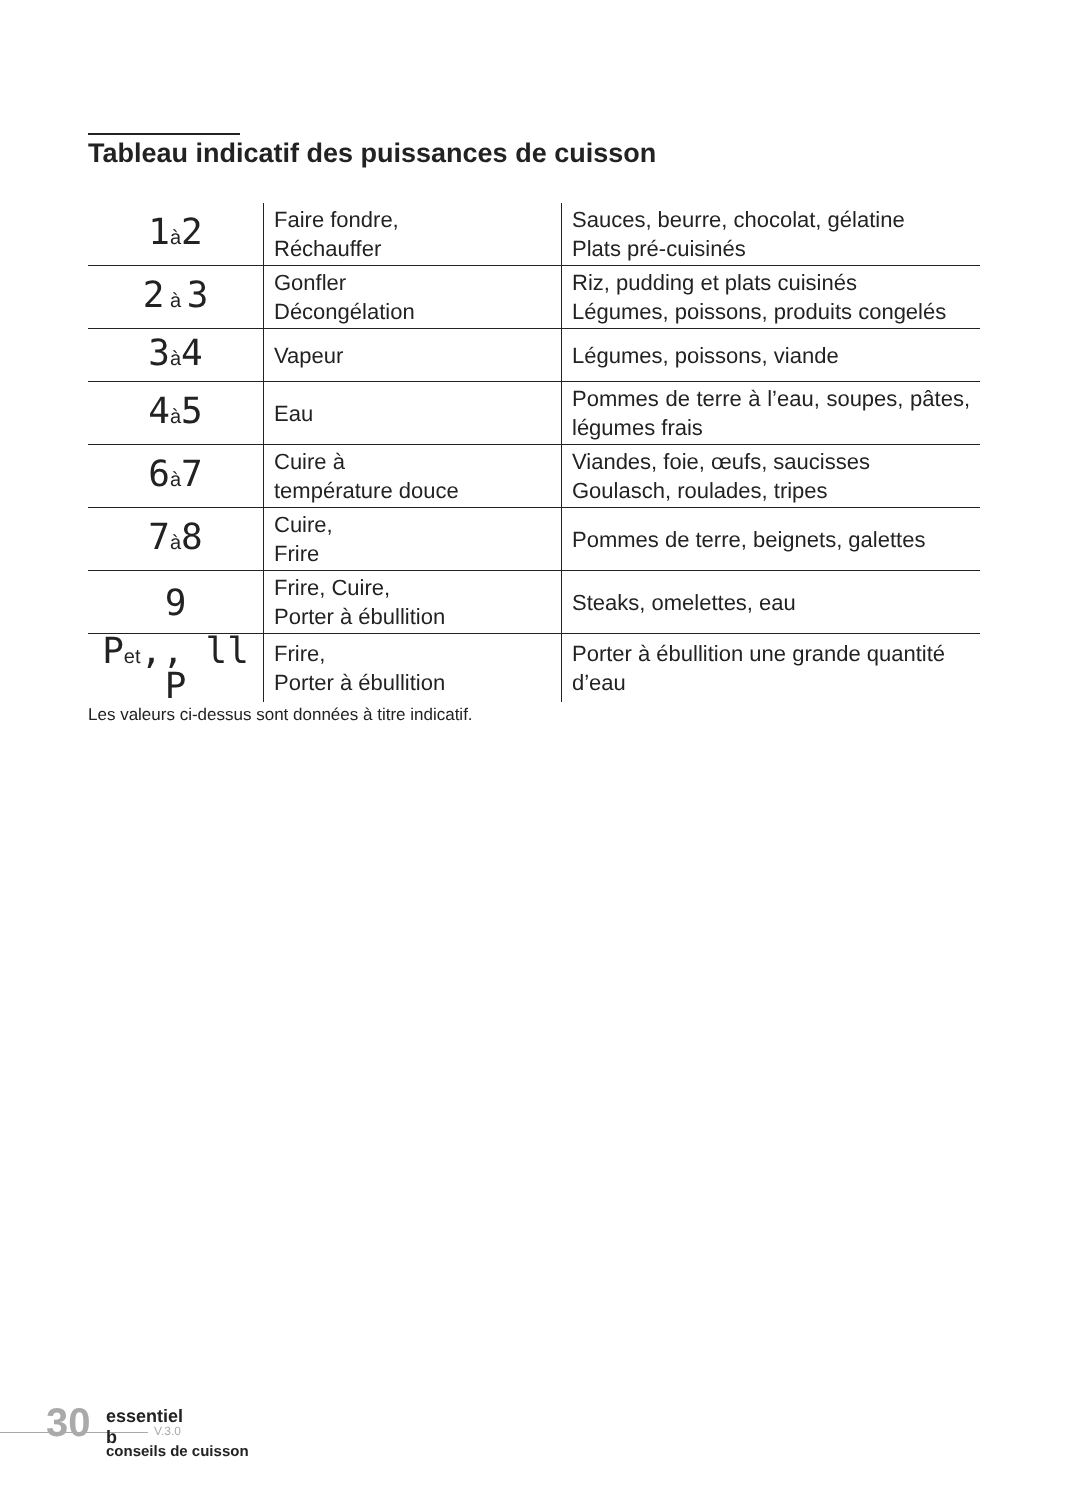Tableau indicatif des puissances de cuisson
| 1 à 2 | Faire fondre, Réchauffer | Sauces, beurre, chocolat, gélatine Plats pré-cuisinés |
| 2 à 3 | Gonfler Décongélation | Riz, pudding et plats cuisinés Légumes, poissons, produits congelés |
| 3 à 4 | Vapeur | Légumes, poissons, viande |
| 4 à 5 | Eau | Pommes de terre à l’eau, soupes, pâtes, légumes frais |
| 6 à 7 | Cuire à température douce | Viandes, foie, œufs, saucisses Goulasch, roulades, tripes |
| 7 à 8 | Cuire, Frire | Pommes de terre, beignets, galettes |
| 9 | Frire, Cuire, Porter à ébullition | Steaks, omelettes, eau |
| P et ,, ll P | Frire, Porter à ébullition | Porter à ébullition une grande quantité d’eau |
Les valeurs ci-dessus sont données à titre indicatif.
30 essentiel b
V.3.0
conseils de cuisson